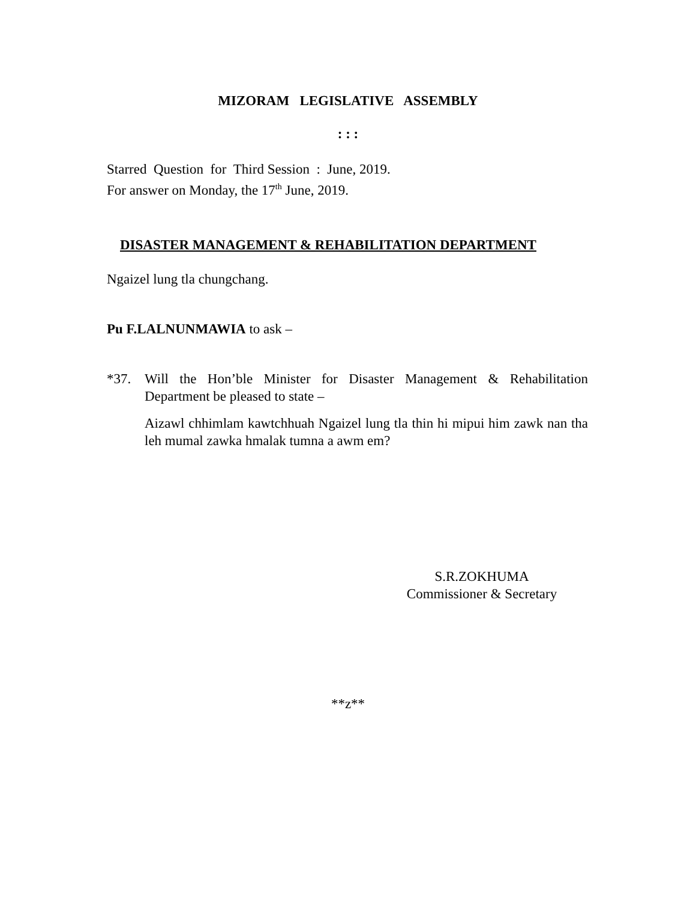MIZORAM LEGISLATIVE ASSEMBLY
: : :
Starred Question for Third Session : June, 2019.
For answer on Monday, the 17<sup>th</sup> June, 2019.
DISASTER MANAGEMENT & REHABILITATION DEPARTMENT
Ngaizel lung tla chungchang.
Pu F.LALNUNMAWIA to ask –
*37. Will the Hon’ble Minister for Disaster Management & Rehabilitation Department be pleased to state –
Aizawl chhimlam kawtchhuah Ngaizel lung tla thin hi mipui him zawk nan tha leh mumal zawka hmalak tumna a awm em?
S.R.ZOKHUMA
Commissioner & Secretary
**z**